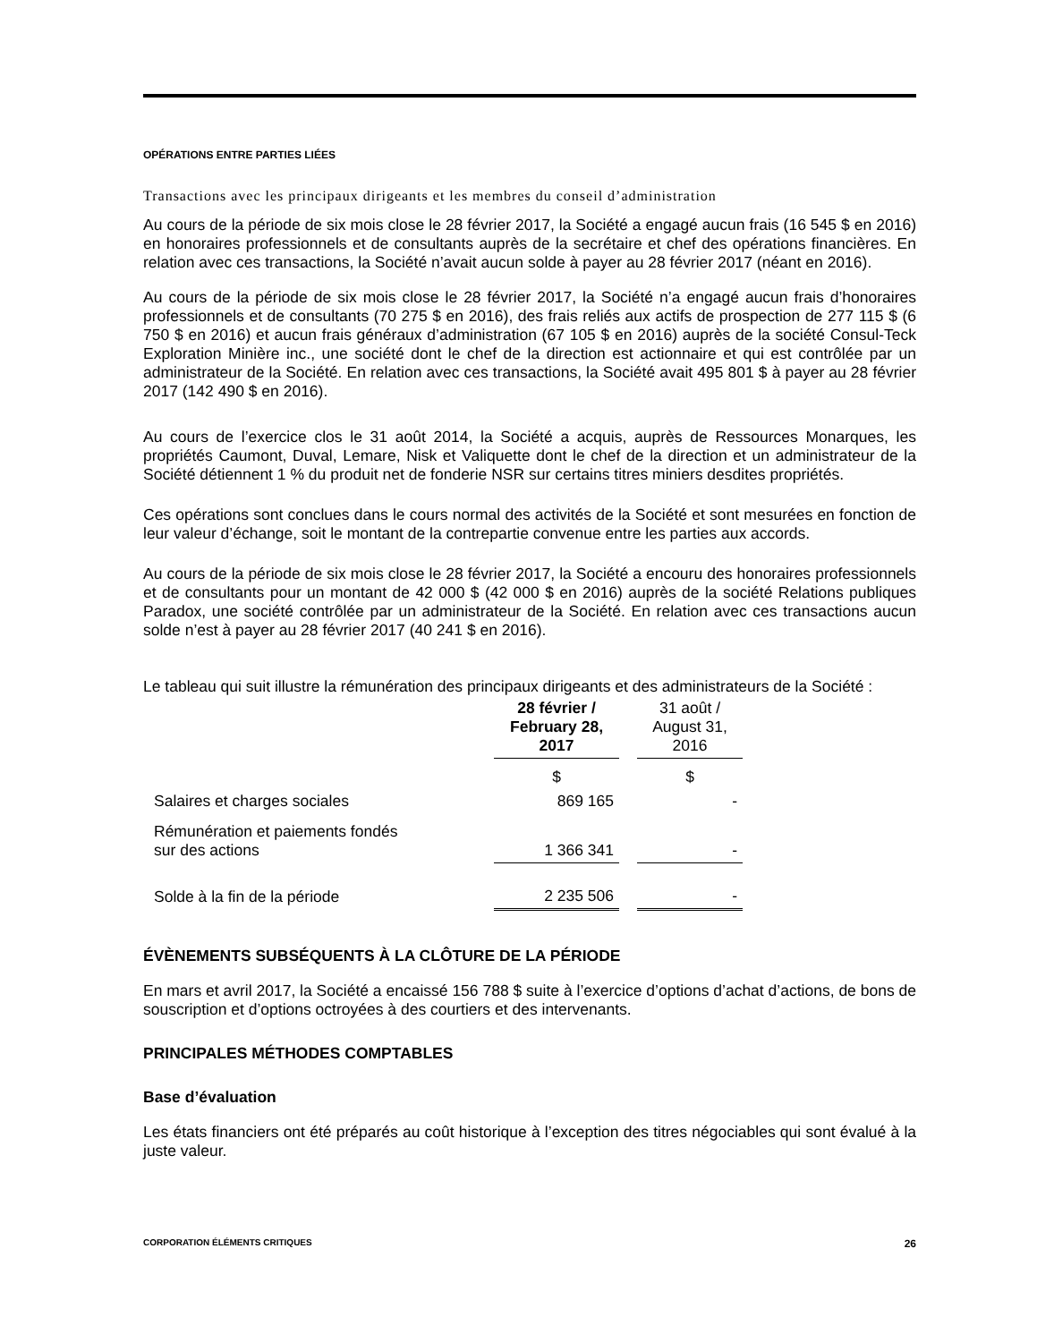OPÉRATIONS ENTRE PARTIES LIÉES
Transactions avec les principaux dirigeants et les membres du conseil d’administration
Au cours de la période de six mois close le 28 février 2017, la Société a engagé aucun frais (16 545 $ en 2016) en honoraires professionnels et de consultants auprès de la secrétaire et chef des opérations financières. En relation avec ces transactions, la Société n’avait aucun solde à payer au 28 février 2017 (néant en 2016).
Au cours de la période de six mois close le 28 février 2017, la Société n’a engagé aucun frais d’honoraires professionnels et de consultants (70 275 $ en 2016), des frais reliés aux actifs de prospection de 277 115 $ (6 750 $ en 2016) et aucun frais généraux d’administration (67 105 $ en 2016) auprès de la société Consul-Teck Exploration Minière inc., une société dont le chef de la direction est actionnaire et qui est contrôlée par un administrateur de la Société. En relation avec ces transactions, la Société avait 495 801 $ à payer au 28 février 2017 (142 490 $ en 2016).
Au cours de l’exercice clos le 31 août 2014, la Société a acquis, auprès de Ressources Monarques, les propriétés Caumont, Duval, Lemare, Nisk et Valiquette dont le chef de la direction et un administrateur de la Société détiennent 1 % du produit net de fonderie NSR sur certains titres miniers desdites propriétés.
Ces opérations sont conclues dans le cours normal des activités de la Société et sont mesurées en fonction de leur valeur d’échange, soit le montant de la contrepartie convenue entre les parties aux accords.
Au cours de la période de six mois close le 28 février 2017, la Société a encouru des honoraires professionnels et de consultants pour un montant de 42 000 $ (42 000 $ en 2016) auprès de la société Relations publiques Paradox, une société contrôlée par un administrateur de la Société. En relation avec ces transactions aucun solde n’est à payer au 28 février 2017 (40 241 $ en 2016).
Le tableau qui suit illustre la rémunération des principaux dirigeants et des administrateurs de la Société :
| | 28 février / February 28, 2017 | | 31 août / August 31, 2016 |
| | $ | | $ |
| Salaires et charges sociales | 869 165 | | - |
| Rémunération et paiements fondés sur des actions | 1 366 341 | | - |
| Solde à la fin de la période | 2 235 506 | | - |
ÉVÈNEMENTS SUBSÉQUENTS À LA CLÔTURE DE LA PÉRIODE
En mars et avril 2017, la Société a encaissé 156 788 $ suite à l’exercice d’options d’achat d’actions, de bons de souscription et d’options octroyées à des courtiers et des intervenants.
PRINCIPALES MÉTHODES COMPTABLES
Base d’évaluation
Les états financiers ont été préparés au coût historique à l’exception des titres négociables qui sont évalué à la juste valeur.
CORPORATION ÉLÉMENTS CRITIQUES 26